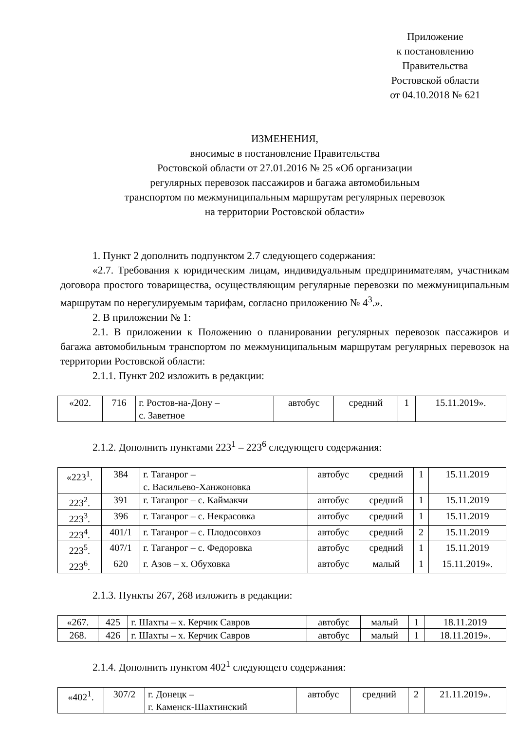Приложение
к постановлению
Правительства
Ростовской области
от 04.10.2018 № 621
ИЗМЕНЕНИЯ,
вносимые в постановление Правительства
Ростовской области от 27.01.2016 № 25 «Об организации
регулярных перевозок пассажиров и багажа автомобильным
транспортом по межмуниципальным маршрутам регулярных перевозок
на территории Ростовской области»
1. Пункт 2 дополнить подпунктом 2.7 следующего содержания:
«2.7. Требования к юридическим лицам, индивидуальным предпринимателям, участникам договора простого товарищества, осуществляющим регулярные перевозки по межмуниципальным маршрутам по нерегулируемым тарифам, согласно приложению № 4<sup>3</sup>.».
2. В приложении № 1:
2.1. В приложении к Положению о планировании регулярных перевозок пассажиров и багажа автомобильным транспортом по межмуниципальным маршрутам регулярных перевозок на территории Ростовской области:
2.1.1. Пункт 202 изложить в редакции:
| «202. | 716 | г. Ростов-на-Дону – с. Заветное | автобус | средний | 1 | 15.11.2019». |
2.1.2. Дополнить пунктами 223<sup>1</sup> – 223<sup>6</sup> следующего содержания:
| «223<sup>1</sup>. | 384 | г. Таганрог – с. Васильево-Ханжоновка | автобус | средний | 1 | 15.11.2019 |
| 223<sup>2</sup>. | 391 | г. Таганрог – с. Каймакчи | автобус | средний | 1 | 15.11.2019 |
| 223<sup>3</sup>. | 396 | г. Таганрог – с. Некрасовка | автобус | средний | 1 | 15.11.2019 |
| 223<sup>4</sup>. | 401/1 | г. Таганрог – с. Плодосовхоз | автобус | средний | 2 | 15.11.2019 |
| 223<sup>5</sup>. | 407/1 | г. Таганрог – с. Федоровка | автобус | средний | 1 | 15.11.2019 |
| 223<sup>6</sup>. | 620 | г. Азов – х. Обуховка | автобус | малый | 1 | 15.11.2019». |
2.1.3. Пункты 267, 268 изложить в редакции:
| «267. | 425 | г. Шахты – х. Керчик Савров | автобус | малый | 1 | 18.11.2019 |
| 268. | 426 | г. Шахты – х. Керчик Савров | автобус | малый | 1 | 18.11.2019». |
2.1.4. Дополнить пунктом 402<sup>1</sup> следующего содержания:
| «402<sup>1</sup>. | 307/2 | г. Донецк – г. Каменск-Шахтинский | автобус | средний | 2 | 21.11.2019». |